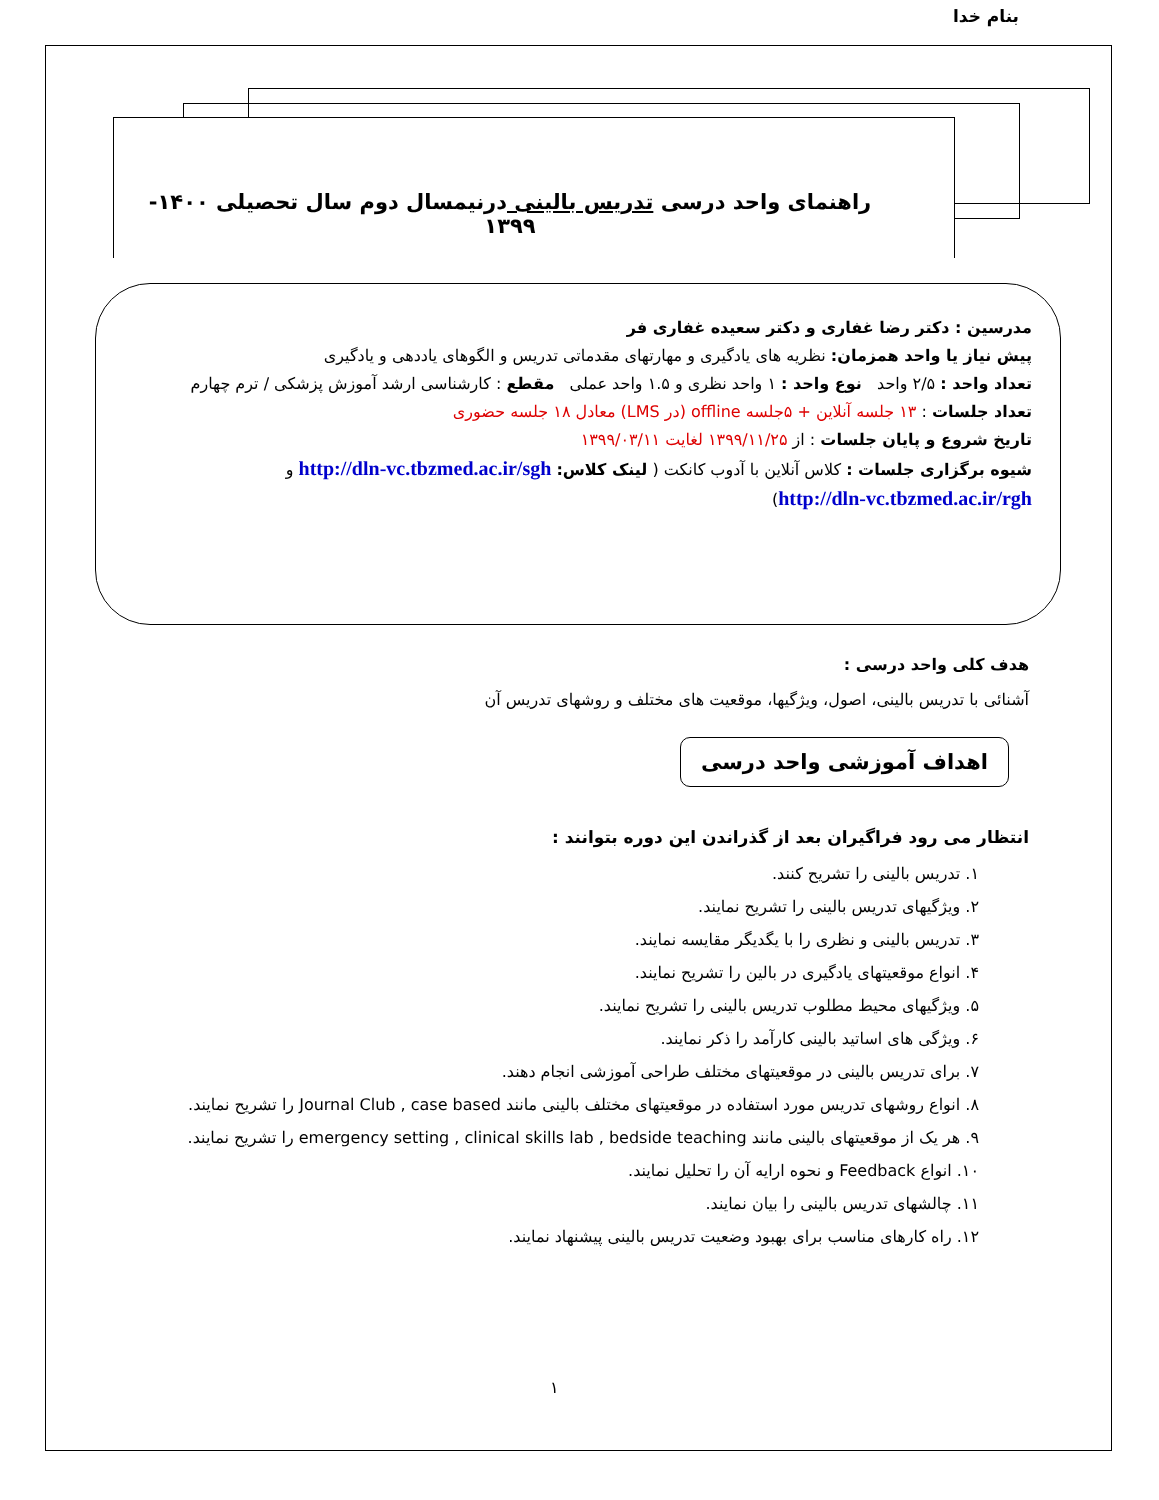بنام خدا
راهنمای واحد درسی تدریس بالینی درنیمسال دوم سال تحصیلی ۱۴۰۰- ۱۳۹۹
مدرسین : دکتر رضا غفاری و دکتر سعیده غفاری فر
پیش نیاز یا واحد همزمان: نظریه های یادگیری و مهارتهای مقدماتی تدریس و الگوهای یاددهی و یادگیری
تعداد واحد : ۲/۵ واحد نوع واحد : ۱ واحد نظری و ۱.۵ واحد عملی مقطع : کارشناسی ارشد آموزش پزشکی / ترم چهارم
تعداد جلسات : ۱۳ جلسه آنلاین + ۵جلسه offline (در LMS) معادل ۱۸ جلسه حضوری
تاریخ شروع و پایان جلسات : از ۱۳۹۹/۱۱/۲۵ لغایت ۱۳۹۹/۰۳/۱۱
شیوه برگزاری جلسات : کلاس آنلاین با آدوب کانکت ( لینک کلاس: http://dln-vc.tbzmed.ac.ir/sgh و
http://dln-vc.tbzmed.ac.ir/rgh)
هدف کلی واحد درسی :
آشنائی با تدریس بالینی، اصول، ویژگیها، موقعیت های مختلف و روشهای تدریس آن
اهداف آموزشی واحد درسی
انتظار می رود فراگیران بعد از گذراندن این دوره بتوانند :
۱. تدریس بالینی را تشریح کنند.
۲. ویژگیهای تدریس بالینی را تشریح نمایند.
۳. تدریس بالینی و نظری را با یگدیگر مقایسه نمایند.
۴. انواع موقعیتهای یادگیری در بالین را تشریح نمایند.
۵. ویژگیهای محیط مطلوب تدریس بالینی را تشریح نمایند.
۶. ویژگی های اساتید بالینی کارآمد را ذکر نمایند.
۷. برای تدریس بالینی در موقعیتهای مختلف طراحی آموزشی انجام دهند.
۸. انواع روشهای تدریس مورد استفاده در موقعیتهای مختلف بالینی مانند Journal Club , case based را تشریح نمایند.
۹. هر یک از موقعیتهای بالینی مانند emergency setting , clinical skills lab , bedside teaching را تشریح نمایند.
۱۰. انواع Feedback و نحوه ارایه آن را تحلیل نمایند.
۱۱. چالشهای تدریس بالینی را بیان نمایند.
۱۲. راه کارهای مناسب برای بهبود وضعیت تدریس بالینی پیشنهاد نمایند.
۱